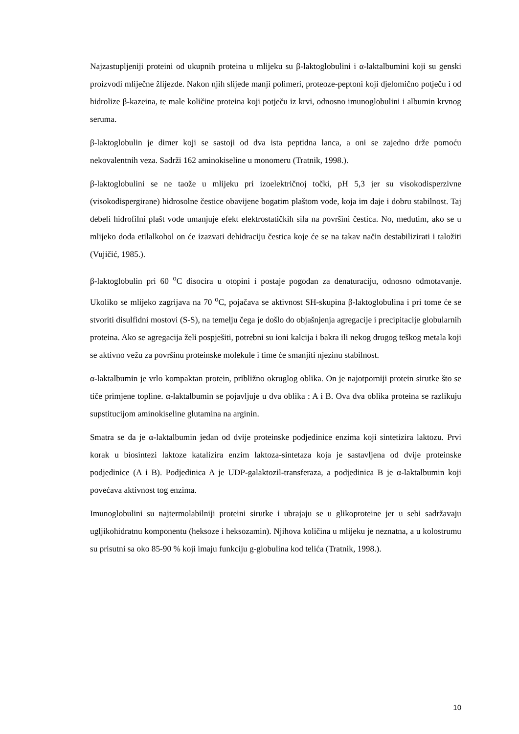Najzastupljeniji proteini od ukupnih proteina u mlijeku su β-laktoglobulini i α-laktalbumini koji su genski proizvodi mliječne žlijezde. Nakon njih slijede manji polimeri, proteoze-peptoni koji djelomično potječu i od hidrolize β-kazeina, te male količine proteina koji potječu iz krvi, odnosno imunoglobulini i albumin krvnog seruma.
β-laktoglobulin je dimer koji se sastoji od dva ista peptidna lanca, a oni se zajedno drže pomoću nekovalentnih veza. Sadrži 162 aminokiseline u monomeru (Tratnik, 1998.).
β-laktoglobulini se ne taože u mlijeku pri izoelektričnoj točki, pH 5,3 jer su visokodisperzivne (visokodispergirane) hidrosolne čestice obavijene bogatim plaštom vode, koja im daje i dobru stabilnost. Taj debeli hidrofilni plašt vode umanjuje efekt elektrostatičkih sila na površini čestica. No, međutim, ako se u mlijeko doda etilalkohol on će izazvati dehidraciju čestica koje će se na takav način destabilizirati i taložiti (Vujičić, 1985.).
β-laktoglobulin pri 60 <sup>o</sup>C disocira u otopini i postaje pogodan za denaturaciju, odnosno odmotavanje. Ukoliko se mlijeko zagrijava na 70 <sup>o</sup>C, pojačava se aktivnost SH-skupina β-laktoglobulina i pri tome će se stvoriti disulfidni mostovi (S-S), na temelju čega je došlo do objašnjenja agregacije i precipitacije globularnih proteina. Ako se agregacija želi pospješiti, potrebni su ioni kalcija i bakra ili nekog drugog teškog metala koji se aktivno vežu za površinu proteinske molekule i time će smanjiti njezinu stabilnost.
α-laktalbumin je vrlo kompaktan protein, približno okruglog oblika. On je najotporniji protein sirutke što se tiče primjene topline. α-laktalbumin se pojavljuje u dva oblika : A i B. Ova dva oblika proteina se razlikuju supstitucijom aminokiseline glutamina na arginin.
Smatra se da je α-laktalbumin jedan od dvije proteinske podjedinice enzima koji sintetizira laktozu. Prvi korak u biosintezi laktoze katalizira enzim laktoza-sintetaza koja je sastavljena od dvije proteinske podjedinice (A i B). Podjedinica A je UDP-galaktozil-transferaza, a podjedinica B je α-laktalbumin koji povećava aktivnost tog enzima.
Imunoglobulini su najtermolabilniji proteini sirutke i ubrajaju se u glikoproteine jer u sebi sadržavaju ugljikohidratnu komponentu (heksoze i heksozamin). Njihova količina u mlijeku je neznatna, a u kolostrumu su prisutni sa oko 85-90 % koji imaju funkciju g-globulina kod telića (Tratnik, 1998.).
10